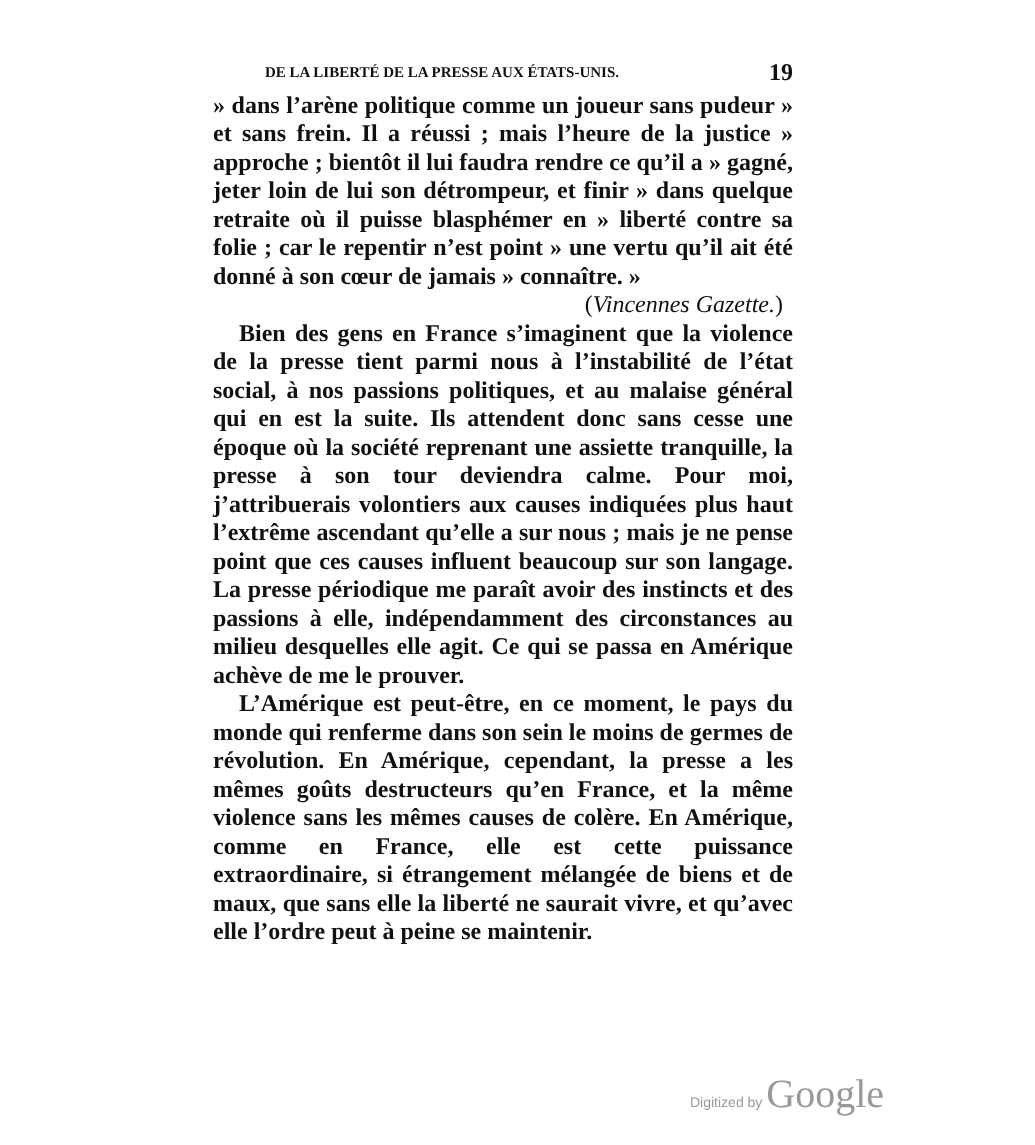DE LA LIBERTÉ DE LA PRESSE AUX ÉTATS-UNIS. 19
» dans l’arène politique comme un joueur sans pudeur » et sans frein. Il a réussi ; mais l’heure de la justice » approche ; bientôt il lui faudra rendre ce qu’il a » gagné, jeter loin de lui son détrompeur, et finir » dans quelque retraite où il puisse blasphémer en » liberté contre sa folie ; car le repentir n’est point » une vertu qu’il ait été donné à son cœur de jamais » connaître. »
(Vincennes Gazette.)
Bien des gens en France s’imaginent que la violence de la presse tient parmi nous à l’instabilité de l’état social, à nos passions politiques, et au malaise général qui en est la suite. Ils attendent donc sans cesse une époque où la société reprenant une assiette tranquille, la presse à son tour deviendra calme. Pour moi, j’attribuerais volontiers aux causes indiquées plus haut l’extrême ascendant qu’elle a sur nous ; mais je ne pense point que ces causes influent beaucoup sur son langage. La presse périodique me paraît avoir des instincts et des passions à elle, indépendamment des circonstances au milieu desquelles elle agit. Ce qui se passa en Amérique achève de me le prouver.
L’Amérique est peut-être, en ce moment, le pays du monde qui renferme dans son sein le moins de germes de révolution. En Amérique, cependant, la presse a les mêmes goûts destructeurs qu’en France, et la même violence sans les mêmes causes de colère. En Amérique, comme en France, elle est cette puissance extraordinaire, si étrangement mélangée de biens et de maux, que sans elle la liberté ne saurait vivre, et qu’avec elle l’ordre peut à peine se maintenir.
Digitized by Google